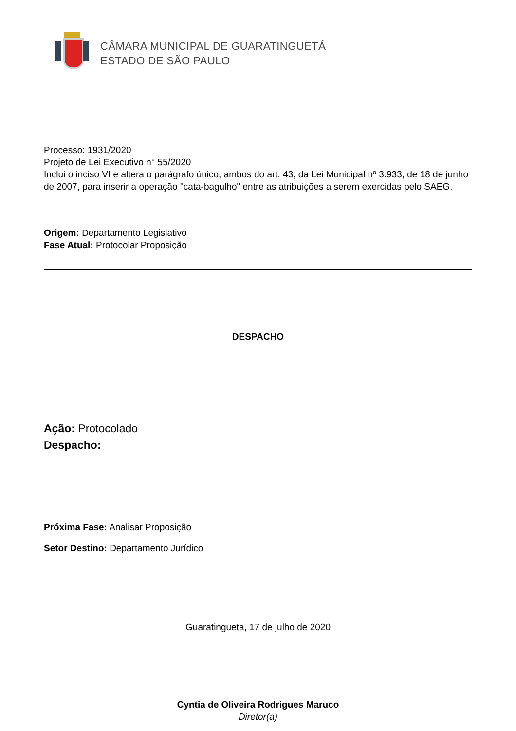CÂMARA MUNICIPAL DE GUARATINGUETÁ
ESTADO DE SÃO PAULO
Processo: 1931/2020
Projeto de Lei Executivo n° 55/2020
Inclui o inciso VI e altera o parágrafo único, ambos do art. 43, da Lei Municipal nº 3.933, de 18 de junho de 2007, para inserir a operação "cata-bagulho" entre as atribuições a serem exercidas pelo SAEG.
Origem: Departamento Legislativo
Fase Atual: Protocolar Proposição
DESPACHO
Ação: Protocolado
Despacho:
Próxima Fase: Analisar Proposição
Setor Destino: Departamento Jurídico
Guaratingueta, 17 de julho de 2020
Cyntia de Oliveira Rodrigues Maruco
Diretor(a)